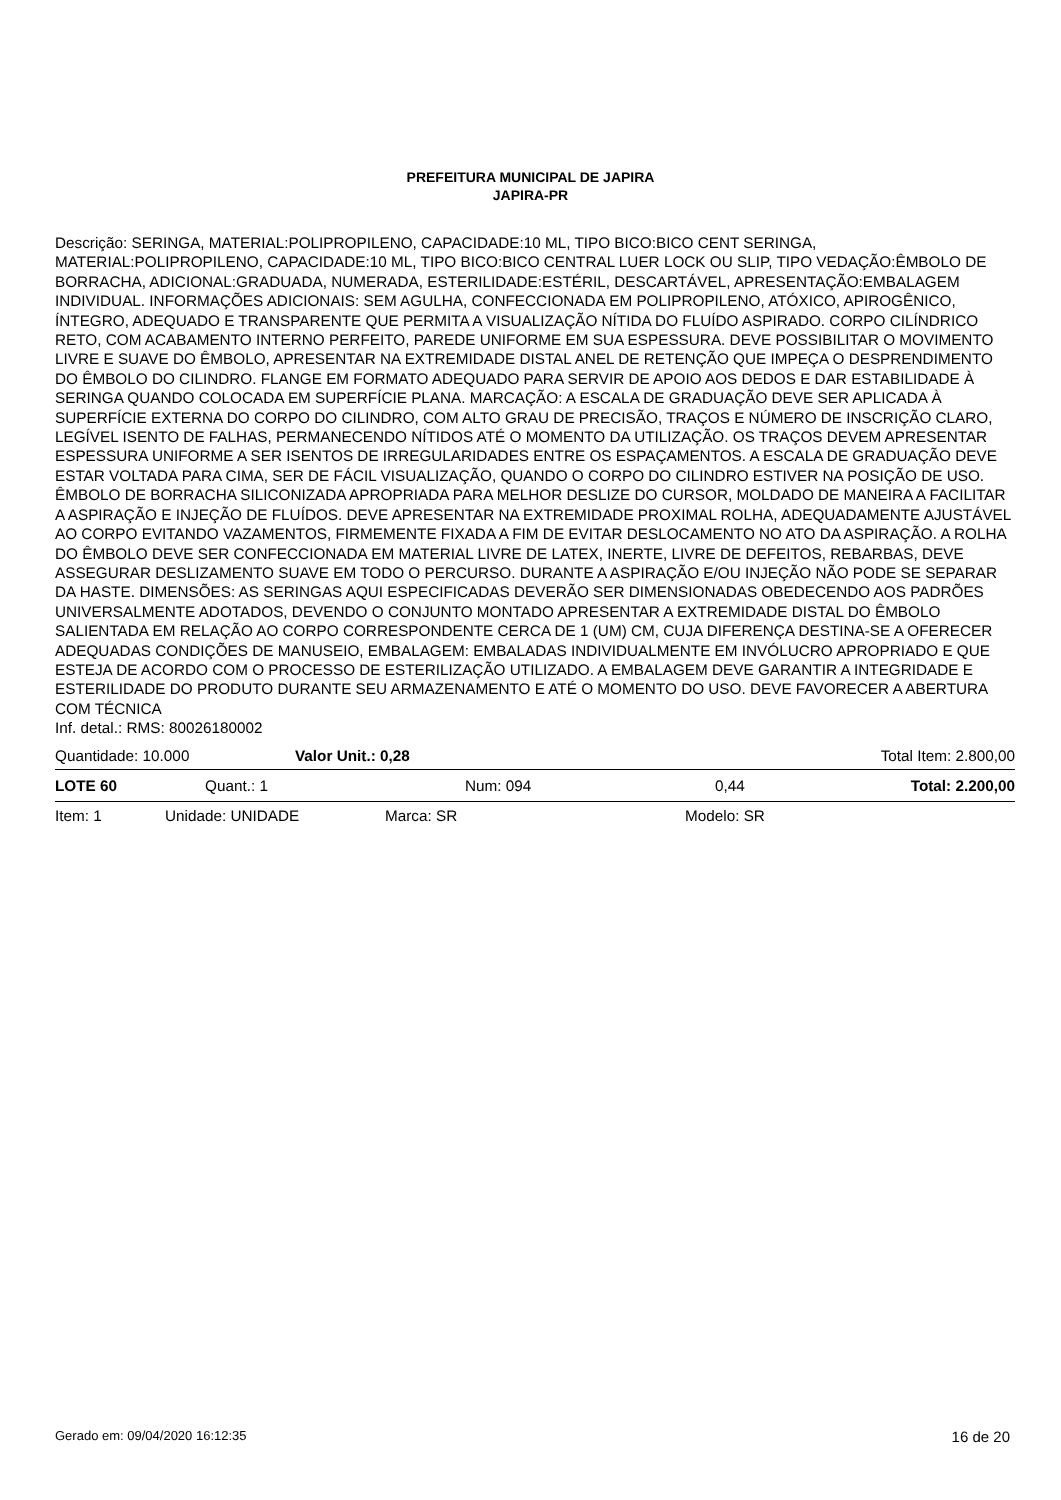PREFEITURA MUNICIPAL DE JAPIRA
JAPIRA-PR
Descrição: SERINGA, MATERIAL:POLIPROPILENO, CAPACIDADE:10 ML, TIPO BICO:BICO CENT SERINGA, MATERIAL:POLIPROPILENO, CAPACIDADE:10 ML, TIPO BICO:BICO CENTRAL LUER LOCK OU SLIP, TIPO VEDAÇÃO:ÊMBOLO DE BORRACHA, ADICIONAL:GRADUADA, NUMERADA, ESTERILIDADE:ESTÉRIL, DESCARTÁVEL, APRESENTAÇÃO:EMBALAGEM INDIVIDUAL. INFORMAÇÕES ADICIONAIS: SEM AGULHA, CONFECCIONADA EM POLIPROPILENO, ATÓXICO, APIROGÊNICO, ÍNTEGRO, ADEQUADO E TRANSPARENTE QUE PERMITA A VISUALIZAÇÃO NÍTIDA DO FLUÍDO ASPIRADO. CORPO CILÍNDRICO RETO, COM ACABAMENTO INTERNO PERFEITO, PAREDE UNIFORME EM SUA ESPESSURA. DEVE POSSIBILITAR O MOVIMENTO LIVRE E SUAVE DO ÊMBOLO, APRESENTAR NA EXTREMIDADE DISTAL ANEL DE RETENÇÃO QUE IMPEÇA O DESPRENDIMENTO DO ÊMBOLO DO CILINDRO. FLANGE EM FORMATO ADEQUADO PARA SERVIR DE APOIO AOS DEDOS E DAR ESTABILIDADE À SERINGA QUANDO COLOCADA EM SUPERFÍCIE PLANA. MARCAÇÃO: A ESCALA DE GRADUAÇÃO DEVE SER APLICADA À SUPERFÍCIE EXTERNA DO CORPO DO CILINDRO, COM ALTO GRAU DE PRECISÃO, TRAÇOS E NÚMERO DE INSCRIÇÃO CLARO, LEGÍVEL ISENTO DE FALHAS, PERMANECENDO NÍTIDOS ATÉ O MOMENTO DA UTILIZAÇÃO. OS TRAÇOS DEVEM APRESENTAR ESPESSURA UNIFORME A SER ISENTOS DE IRREGULARIDADES ENTRE OS ESPAÇAMENTOS. A ESCALA DE GRADUAÇÃO DEVE ESTAR VOLTADA PARA CIMA, SER DE FÁCIL VISUALIZAÇÃO, QUANDO O CORPO DO CILINDRO ESTIVER NA POSIÇÃO DE USO. ÊMBOLO DE BORRACHA SILICONIZADA APROPRIADA PARA MELHOR DESLIZE DO CURSOR, MOLDADO DE MANEIRA A FACILITAR A ASPIRAÇÃO E INJEÇÃO DE FLUÍDOS. DEVE APRESENTAR NA EXTREMIDADE PROXIMAL ROLHA, ADEQUADAMENTE AJUSTÁVEL AO CORPO EVITANDO VAZAMENTOS, FIRMEMENTE FIXADA A FIM DE EVITAR DESLOCAMENTO NO ATO DA ASPIRAÇÃO. A ROLHA DO ÊMBOLO DEVE SER CONFECCIONADA EM MATERIAL LIVRE DE LATEX, INERTE, LIVRE DE DEFEITOS, REBARBAS, DEVE ASSEGURAR DESLIZAMENTO SUAVE EM TODO O PERCURSO. DURANTE A ASPIRAÇÃO E/OU INJEÇÃO NÃO PODE SE SEPARAR DA HASTE. DIMENSÕES: AS SERINGAS AQUI ESPECIFICADAS DEVERÃO SER DIMENSIONADAS OBEDECENDO AOS PADRÕES UNIVERSALMENTE ADOTADOS, DEVENDO O CONJUNTO MONTADO APRESENTAR A EXTREMIDADE DISTAL DO ÊMBOLO SALIENTADA EM RELAÇÃO AO CORPO CORRESPONDENTE CERCA DE 1 (UM) CM, CUJA DIFERENÇA DESTINA-SE A OFERECER ADEQUADAS CONDIÇÕES DE MANUSEIO, EMBALAGEM: EMBALADAS INDIVIDUALMENTE EM INVÓLUCRO APROPRIADO E QUE ESTEJA DE ACORDO COM O PROCESSO DE ESTERILIZAÇÃO UTILIZADO. A EMBALAGEM DEVE GARANTIR A INTEGRIDADE E ESTERILIDADE DO PRODUTO DURANTE SEU ARMAZENAMENTO E ATÉ O MOMENTO DO USO. DEVE FAVORECER A ABERTURA COM TÉCNICA
Inf. detal.: RMS: 80026180002
| Quantidade: 10.000 | Valor Unit.: 0,28 | Total Item: 2.800,00 |
| LOTE 60 | Quant.: 1 | Num: 094 | 0,44 | Total: 2.200,00 |
| Item: 1 | Unidade: UNIDADE | Marca: SR | Modelo: SR |
Gerado em: 09/04/2020 16:12:35 16 de 20